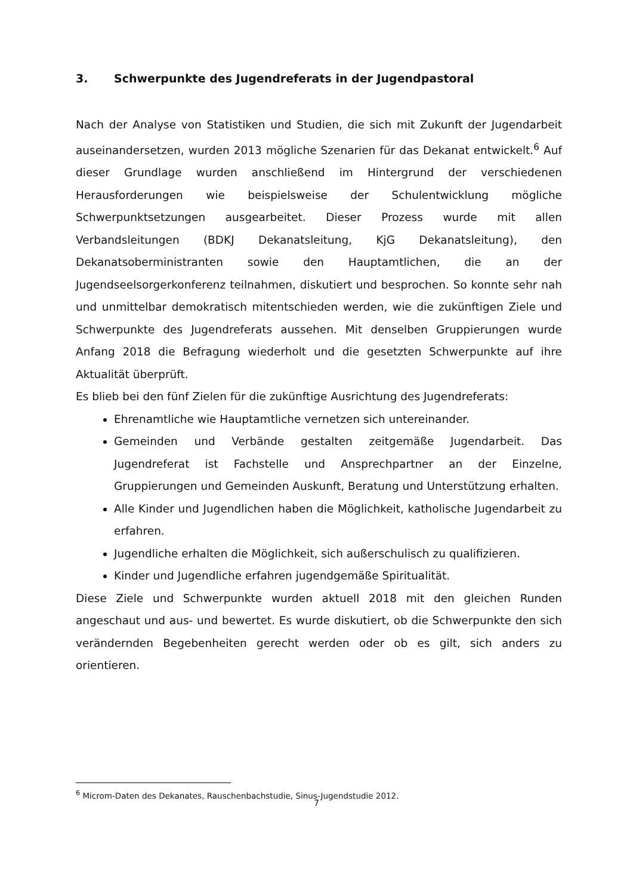3. Schwerpunkte des Jugendreferats in der Jugendpastoral
Nach der Analyse von Statistiken und Studien, die sich mit Zukunft der Jugendarbeit auseinandersetzen, wurden 2013 mögliche Szenarien für das Dekanat entwickelt.<sup>6</sup> Auf dieser Grundlage wurden anschließend im Hintergrund der verschiedenen Herausforderungen wie beispielsweise der Schulentwicklung mögliche Schwerpunktsetzungen ausgearbeitet. Dieser Prozess wurde mit allen Verbandsleitungen (BDKJ Dekanatsleitung, KjG Dekanatsleitung), den Dekanatsoberministranten sowie den Hauptamtlichen, die an der Jugendseelsorgerkonferenz teilnahmen, diskutiert und besprochen. So konnte sehr nah und unmittelbar demokratisch mitentschieden werden, wie die zukünftigen Ziele und Schwerpunkte des Jugendreferats aussehen. Mit denselben Gruppierungen wurde Anfang 2018 die Befragung wiederholt und die gesetzten Schwerpunkte auf ihre Aktualität überprüft.
Es blieb bei den fünf Zielen für die zukünftige Ausrichtung des Jugendreferats:
Ehrenamtliche wie Hauptamtliche vernetzen sich untereinander.
Gemeinden und Verbände gestalten zeitgemäße Jugendarbeit. Das Jugendreferat ist Fachstelle und Ansprechpartner an der Einzelne, Gruppierungen und Gemeinden Auskunft, Beratung und Unterstützung erhalten.
Alle Kinder und Jugendlichen haben die Möglichkeit, katholische Jugendarbeit zu erfahren.
Jugendliche erhalten die Möglichkeit, sich außerschulisch zu qualifizieren.
Kinder und Jugendliche erfahren jugendgemäße Spiritualität.
Diese Ziele und Schwerpunkte wurden aktuell 2018 mit den gleichen Runden angeschaut und aus- und bewertet. Es wurde diskutiert, ob die Schwerpunkte den sich verändernden Begebenheiten gerecht werden oder ob es gilt, sich anders zu orientieren.
<sup>6</sup> Microm-Daten des Dekanates, Rauschenbachstudie, Sinus-Jugendstudie 2012.
7